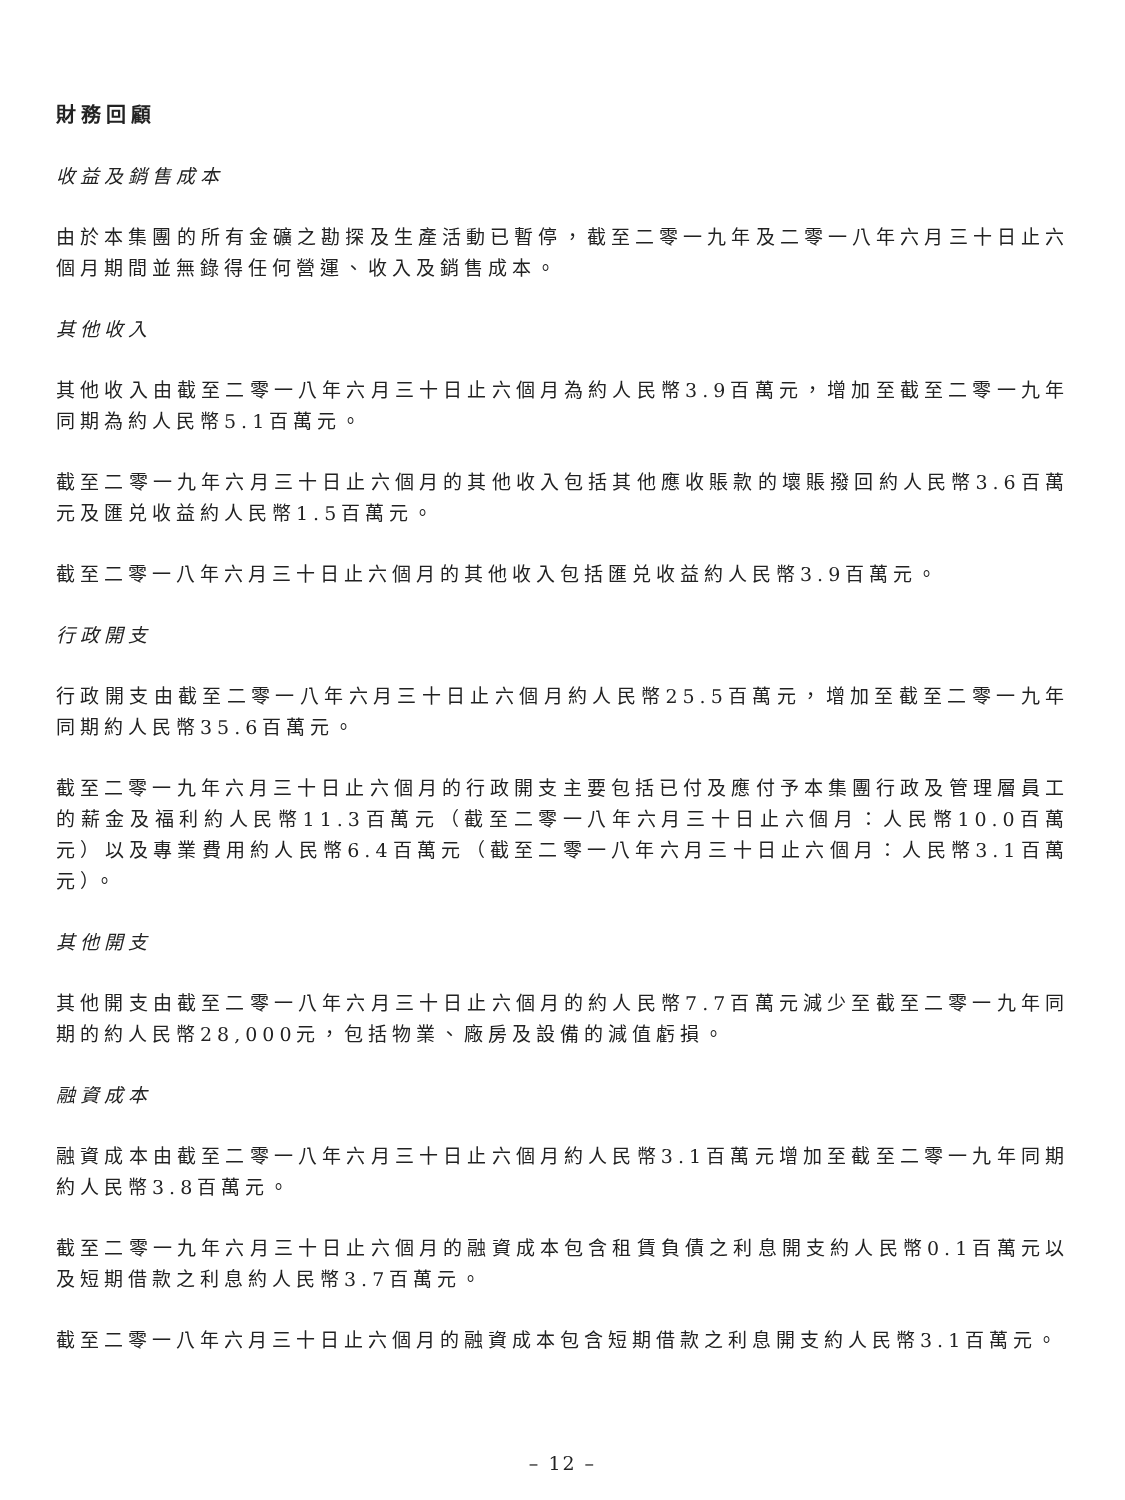財務回顧
收益及銷售成本
由於本集團的所有金礦之勘探及生產活動已暫停，截至二零一九年及二零一八年六月三十日止六個月期間並無錄得任何營運、收入及銷售成本。
其他收入
其他收入由截至二零一八年六月三十日止六個月為約人民幣3.9百萬元，增加至截至二零一九年同期為約人民幣5.1百萬元。
截至二零一九年六月三十日止六個月的其他收入包括其他應收賬款的壞賬撥回約人民幣3.6百萬元及匯兑收益約人民幣1.5百萬元。
截至二零一八年六月三十日止六個月的其他收入包括匯兑收益約人民幣3.9百萬元。
行政開支
行政開支由截至二零一八年六月三十日止六個月約人民幣25.5百萬元，增加至截至二零一九年同期約人民幣35.6百萬元。
截至二零一九年六月三十日止六個月的行政開支主要包括已付及應付予本集團行政及管理層員工的薪金及福利約人民幣11.3百萬元（截至二零一八年六月三十日止六個月：人民幣10.0百萬元）以及專業費用約人民幣6.4百萬元（截至二零一八年六月三十日止六個月：人民幣3.1百萬元）。
其他開支
其他開支由截至二零一八年六月三十日止六個月的約人民幣7.7百萬元減少至截至二零一九年同期的約人民幣28,000元，包括物業、廠房及設備的減值虧損。
融資成本
融資成本由截至二零一八年六月三十日止六個月約人民幣3.1百萬元增加至截至二零一九年同期約人民幣3.8百萬元。
截至二零一九年六月三十日止六個月的融資成本包含租賃負債之利息開支約人民幣0.1百萬元以及短期借款之利息約人民幣3.7百萬元。
截至二零一八年六月三十日止六個月的融資成本包含短期借款之利息開支約人民幣3.1百萬元。
– 12 –